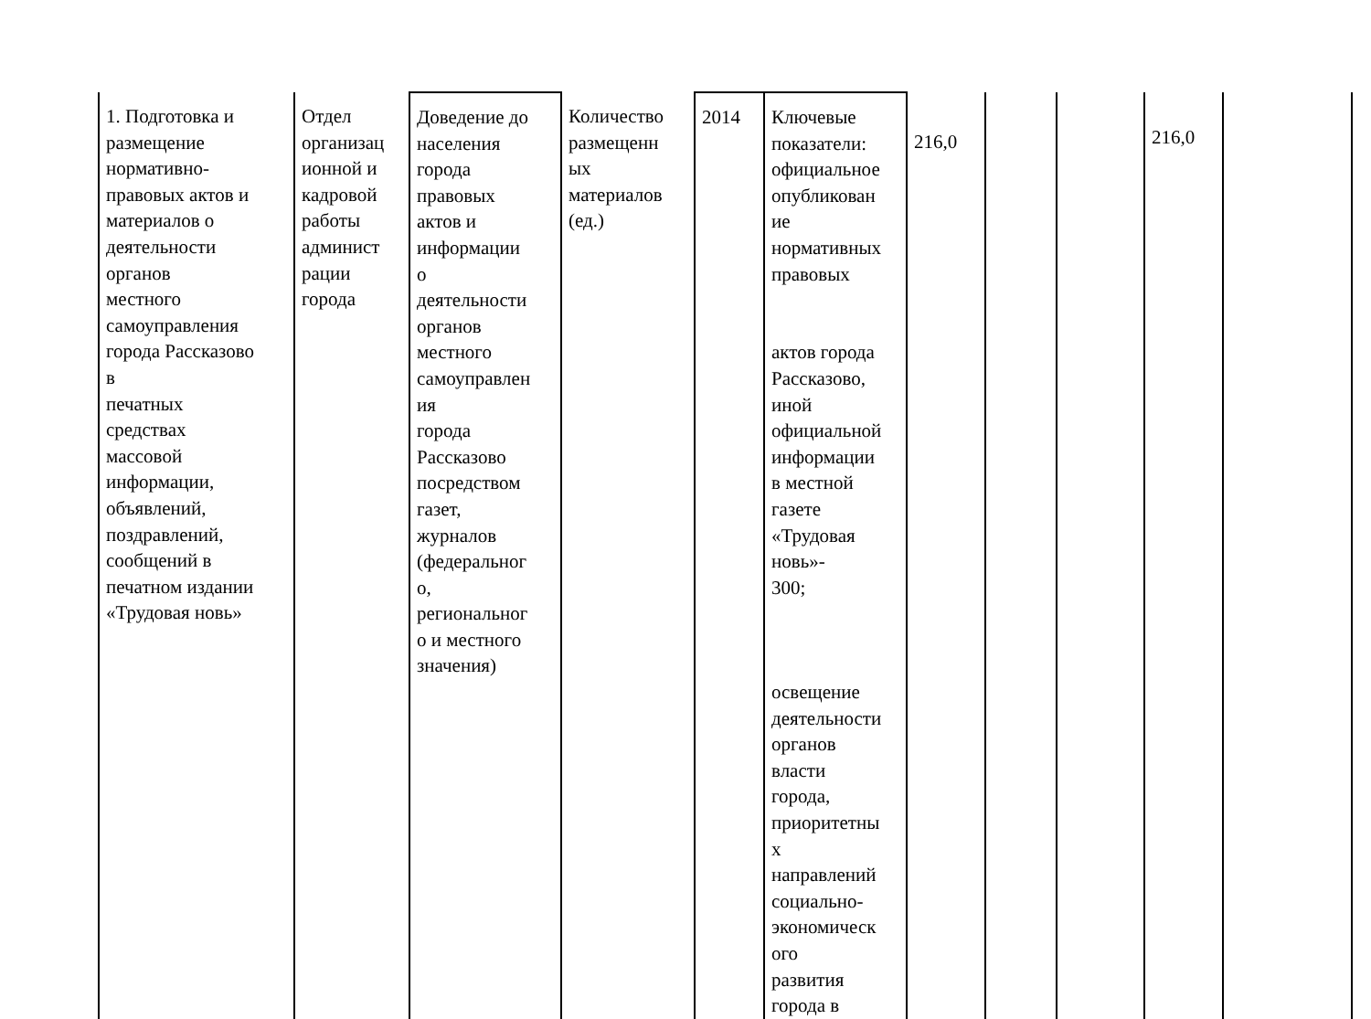| 1. Подготовка и размещение нормативно- правовых актов и материалов о деятельности органов местного самоуправления города Рассказово в печатных средствах массовой информации, объявлений, поздравлений, сообщений в печатном издании «Трудовая новь» | Отдел организац ионной и кадровой работы админист рации города | Доведение до населения города правовых актов и информации о деятельности органов местного самоуправлен ия города Рассказово посредством газет, журналов (федеральног о, региональног о и местного значения) | Количество размещенн ых материалов (ед.) | 2014 | Ключевые показатели: официальное опубликован ие нормативных правовых актов города Рассказово, иной официальной информации в местной газете «Трудовая новь»- 300; освещение деятельности органов власти города, приоритетны х направлений социально- экономическ ого развития города в | 216,0 | | | 216,0 | |